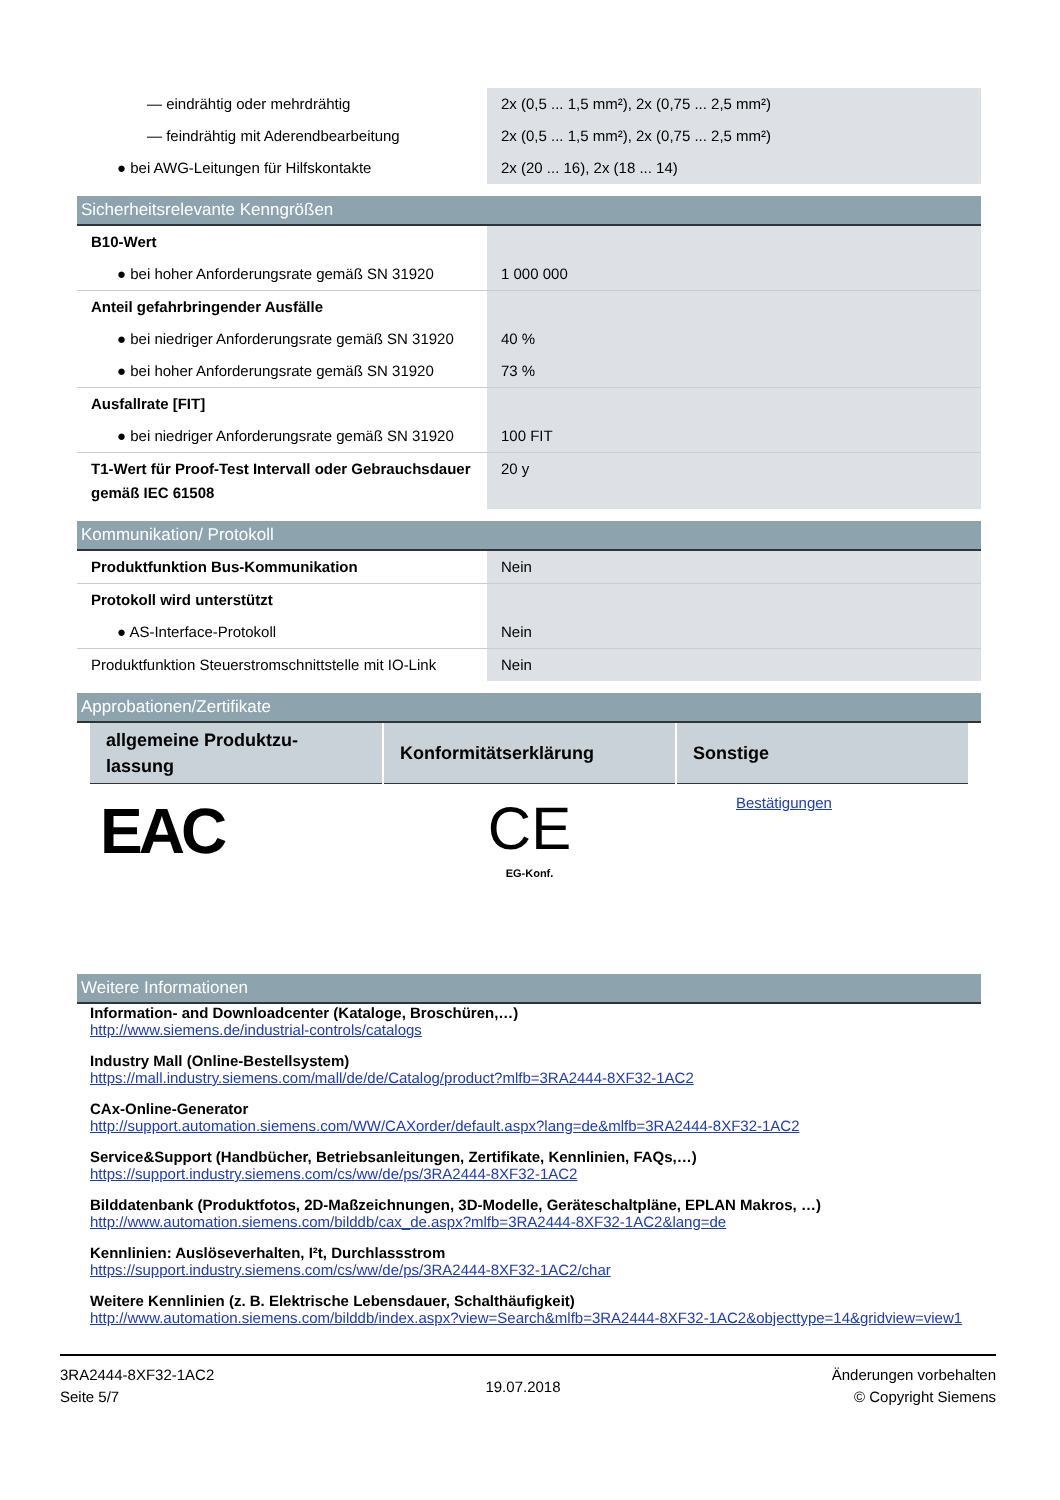| — eindrähtig oder mehrdrähtig | 2x (0,5 ... 1,5 mm²), 2x (0,75 ... 2,5 mm²) |
| — feindrähtig mit Aderendbearbeitung | 2x (0,5 ... 1,5 mm²), 2x (0,75 ... 2,5 mm²) |
| ● bei AWG-Leitungen für Hilfskontakte | 2x (20 ... 16), 2x (18 ... 14) |
Sicherheitsrelevante Kenngrößen
| B10-Wert | |
| ● bei hoher Anforderungsrate gemäß SN 31920 | 1 000 000 |
| Anteil gefahrbringender Ausfälle | |
| ● bei niedriger Anforderungsrate gemäß SN 31920 | 40 % |
| ● bei hoher Anforderungsrate gemäß SN 31920 | 73 % |
| Ausfallrate [FIT] | |
| ● bei niedriger Anforderungsrate gemäß SN 31920 | 100 FIT |
| T1-Wert für Proof-Test Intervall oder Gebrauchsdauer gemäß IEC 61508 | 20 y |
Kommunikation/ Protokoll
| Produktfunktion Bus-Kommunikation | Nein |
| Protokoll wird unterstützt | |
| ● AS-Interface-Protokoll | Nein |
| Produktfunktion Steuerstromschnittstelle mit IO-Link | Nein |
Approbationen/Zertifikate
| allgemeine Produktzu-lassung | Konformitätserklärung | Sonstige |
| --- | --- | --- |
| EAC | CE EG-Konf. | Bestätigungen |
Weitere Informationen
Information- and Downloadcenter (Kataloge, Broschüren,…)
http://www.siemens.de/industrial-controls/catalogs
Industry Mall (Online-Bestellsystem)
https://mall.industry.siemens.com/mall/de/de/Catalog/product?mlfb=3RA2444-8XF32-1AC2
CAx-Online-Generator
http://support.automation.siemens.com/WW/CAXorder/default.aspx?lang=de&mlfb=3RA2444-8XF32-1AC2
Service&Support (Handbücher, Betriebsanleitungen, Zertifikate, Kennlinien, FAQs,…)
https://support.industry.siemens.com/cs/ww/de/ps/3RA2444-8XF32-1AC2
Bilddatenbank (Produktfotos, 2D-Maßzeichnungen, 3D-Modelle, Geräteschaltpläne, EPLAN Makros, …)
http://www.automation.siemens.com/bilddb/cax_de.aspx?mlfb=3RA2444-8XF32-1AC2&lang=de
Kennlinien: Auslöseverhalten, I²t, Durchlassstrom
https://support.industry.siemens.com/cs/ww/de/ps/3RA2444-8XF32-1AC2/char
Weitere Kennlinien (z. B. Elektrische Lebensdauer, Schalthäufigkeit)
http://www.automation.siemens.com/bilddb/index.aspx?view=Search&mlfb=3RA2444-8XF32-1AC2&objecttype=14&gridview=view1
3RA2444-8XF32-1AC2
Seite 5/7
19.07.2018
Änderungen vorbehalten
© Copyright Siemens